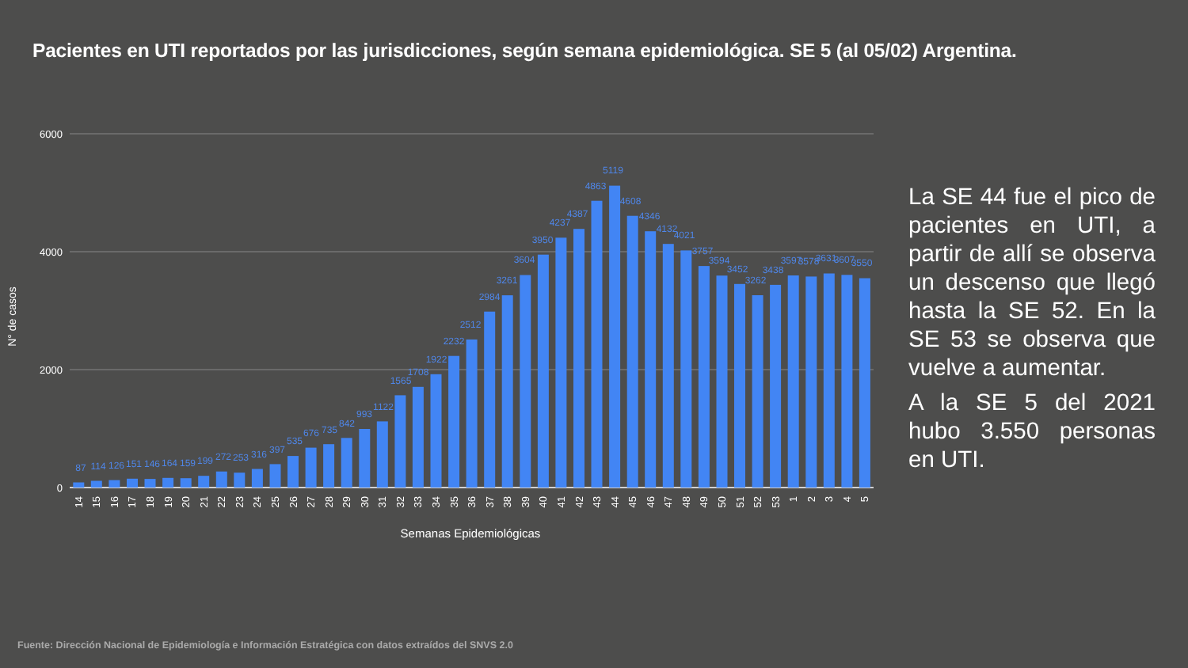Pacientes en UTI reportados por las jurisdicciones, según semana epidemiológica. SE 5 (al 05/02) Argentina.
6000
4000
2000
0
N° de casos
Semanas Epidemiológicas
87
114
126
151
146
164
159
199
272
253
316
397
535
676
735
842
993
1122
1565
1708
1922
2232
2512
2984
3261
3604
3950
4237
4387
4863
5119
4608
4346
4132
4021
3757
3594
3452
3262
3438
3597
3578
3631
3607
3550
14
15
16
17
18
19
20
21
22
23
24
25
26
27
28
29
30
31
32
33
34
35
36
37
38
39
40
41
42
43
44
45
46
47
48
49
50
51
52
53
1
2
3
4
5
La SE 44 fue el pico de pacientes en UTI, a partir de allí se observa un descenso que llegó hasta la SE 52. En la SE 53 se observa que vuelve a aumentar.
A la SE 5 del 2021 hubo 3.550 personas en UTI.
Fuente: Dirección Nacional de Epidemiología e Información Estratégica con datos extraídos del SNVS 2.0